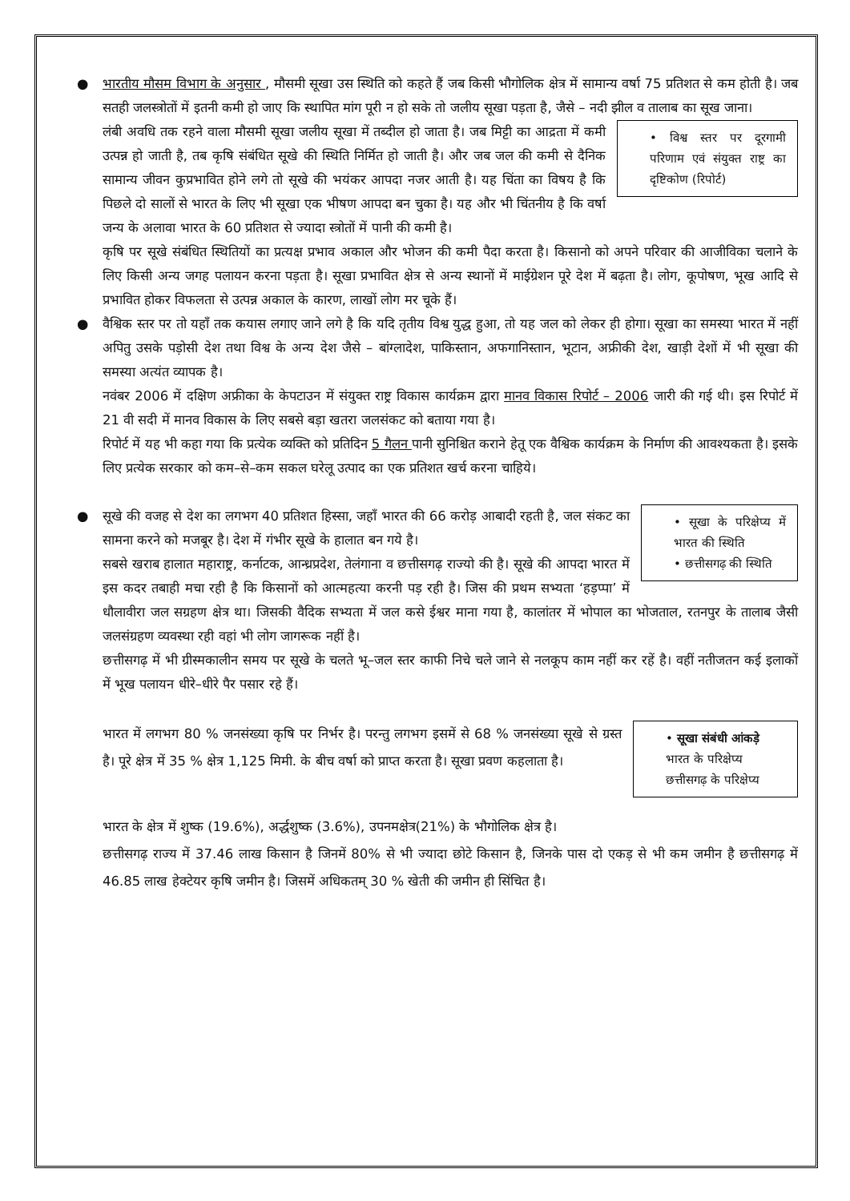●
भारतीय मौसम विभाग के अनुसार , मौसमी सूखा उस स्थिति को कहते हैं जब किसी भौगोलिक क्षेत्र में सामान्य वर्षा 75 प्रतिशत से कम होती है। जब सतही जलस्त्रोतों में इतनी कमी हो जाए कि स्थापित मांग पूरी न हो सके तो जलीय सूखा पड़ता है, जैसे – नदी झील व तालाब का सूख जाना।
• विश्व स्तर पर दूरगामी परिणाम एवं संयुक्त राष्ट्र का दृष्टिकोण (रिपोर्ट)
लंबी अवधि तक रहने वाला मौसमी सूखा जलीय सूखा में तब्दील हो जाता है। जब मिट्टी का आद्रता में कमी उत्पन्न हो जाती है, तब कृषि संबंधित सूखे की स्थिति निर्मित हो जाती है। और जब जल की कमी से दैनिक सामान्य जीवन कुप्रभावित होने लगे तो सूखे की भयंकर आपदा नजर आती है। यह चिंता का विषय है कि पिछले दो सालों से भारत के लिए भी सूखा एक भीषण आपदा बन चुका है। यह और भी चिंतनीय है कि वर्षा जन्य के अलावा भारत के 60 प्रतिशत से ज्यादा स्त्रोतों में पानी की कमी है।
कृषि पर सूखे संबंधित स्थितियों का प्रत्यक्ष प्रभाव अकाल और भोजन की कमी पैदा करता है। किसानो को अपने परिवार की आजीविका चलाने के लिए किसी अन्य जगह पलायन करना पड़ता है। सूखा प्रभावित क्षेत्र से अन्य स्थानों में माईग्रेशन पूरे देश में बढ़ता है। लोग, कूपोषण, भूख आदि से प्रभावित होकर विफलता से उत्पन्न अकाल के कारण, लाखों लोग मर चूके हैं।
●
वैश्विक स्तर पर तो यहाँ तक कयास लगाए जाने लगे है कि यदि तृतीय विश्व युद्ध हुआ, तो यह जल को लेकर ही होगा। सूखा का समस्या भारत में नहीं अपितु उसके पड़ोसी देश तथा विश्व के अन्य देश जैसे – बांग्लादेश, पाकिस्तान, अफगानिस्तान, भूटान, अफ्रीकी देश, खाड़ी देशों में भी सूखा की समस्या अत्यंत व्यापक है।
नवंबर 2006 में दक्षिण अफ्रीका के केपटाउन में संयुक्त राष्ट्र विकास कार्यक्रम द्वारा मानव विकास रिपोर्ट – 2006 जारी की गई थी। इस रिपोर्ट में 21 वी सदी में मानव विकास के लिए सबसे बड़ा खतरा जलसंकट को बताया गया है।
रिपोर्ट में यह भी कहा गया कि प्रत्येक व्यक्ति को प्रतिदिन 5 गैलन पानी सुनिश्चित कराने हेतू एक वैश्विक कार्यक्रम के निर्माण की आवश्यकता है। इसके लिए प्रत्येक सरकार को कम–से–कम सकल घरेलू उत्पाद का एक प्रतिशत खर्च करना चाहिये।
●
• सूखा के परिक्षेप्य में भारत की स्थिति
• छत्तीसगढ़ की स्थिति
सूखे की वजह से देश का लगभग 40 प्रतिशत हिस्सा, जहाँ भारत की 66 करोड़ आबादी रहती है, जल संकट का सामना करने को मजबूर है। देश में गंभीर सूखे के हालात बन गये है।
सबसे खराब हालात महाराष्ट्र, कर्नाटक, आन्ध्रप्रदेश, तेलंगाना व छत्तीसगढ़ राज्यो की है। सूखे की आपदा भारत में इस कदर तबाही मचा रही है कि किसानों को आत्महत्या करनी पड़ रही है। जिस की प्रथम सभ्यता ‘हड़प्पा’ में धौलावीरा जल सग्रहण क्षेत्र था। जिसकी वैदिक सभ्यता में जल कसे ईश्वर माना गया है, कालांतर में भोपाल का भोजताल, रतनपुर के तालाब जैसी जलसंग्रहण व्यवस्था रही वहां भी लोग जागरूक नहीं है।
छत्तीसगढ़ में भी ग्रीस्मकालीन समय पर सूखे के चलते भू–जल स्तर काफी निचे चले जाने से नलकूप काम नहीं कर रहें है। वहीं नतीजतन कई इलाकों में भूख पलायन धीरे–धीरे पैर पसार रहे हैं।
• सूखा संबंधी आंकड़े
भारत के परिक्षेप्य
छत्तीसगढ़ के परिक्षेप्य
भारत में लगभग 80 % जनसंख्या कृषि पर निर्भर है। परन्तु लगभग इसमें से 68 % जनसंख्या सूखे से ग्रस्त है। पूरे क्षेत्र में 35 % क्षेत्र 1,125 मिमी. के बीच वर्षा को प्राप्त करता है। सूखा प्रवण कहलाता है।
भारत के क्षेत्र में शुष्क (19.6%), अर्द्धशुष्क (3.6%), उपनमक्षेत्र(21%) के भौगोलिक क्षेत्र है।
छत्तीसगढ़ राज्य में 37.46 लाख किसान है जिनमें 80% से भी ज्यादा छोटे किसान है, जिनके पास दो एकड़ से भी कम जमीन है छत्तीसगढ़ में 46.85 लाख हेक्टेयर कृषि जमीन है। जिसमें अधिकतम् 30 % खेती की जमीन ही सिंचित है।